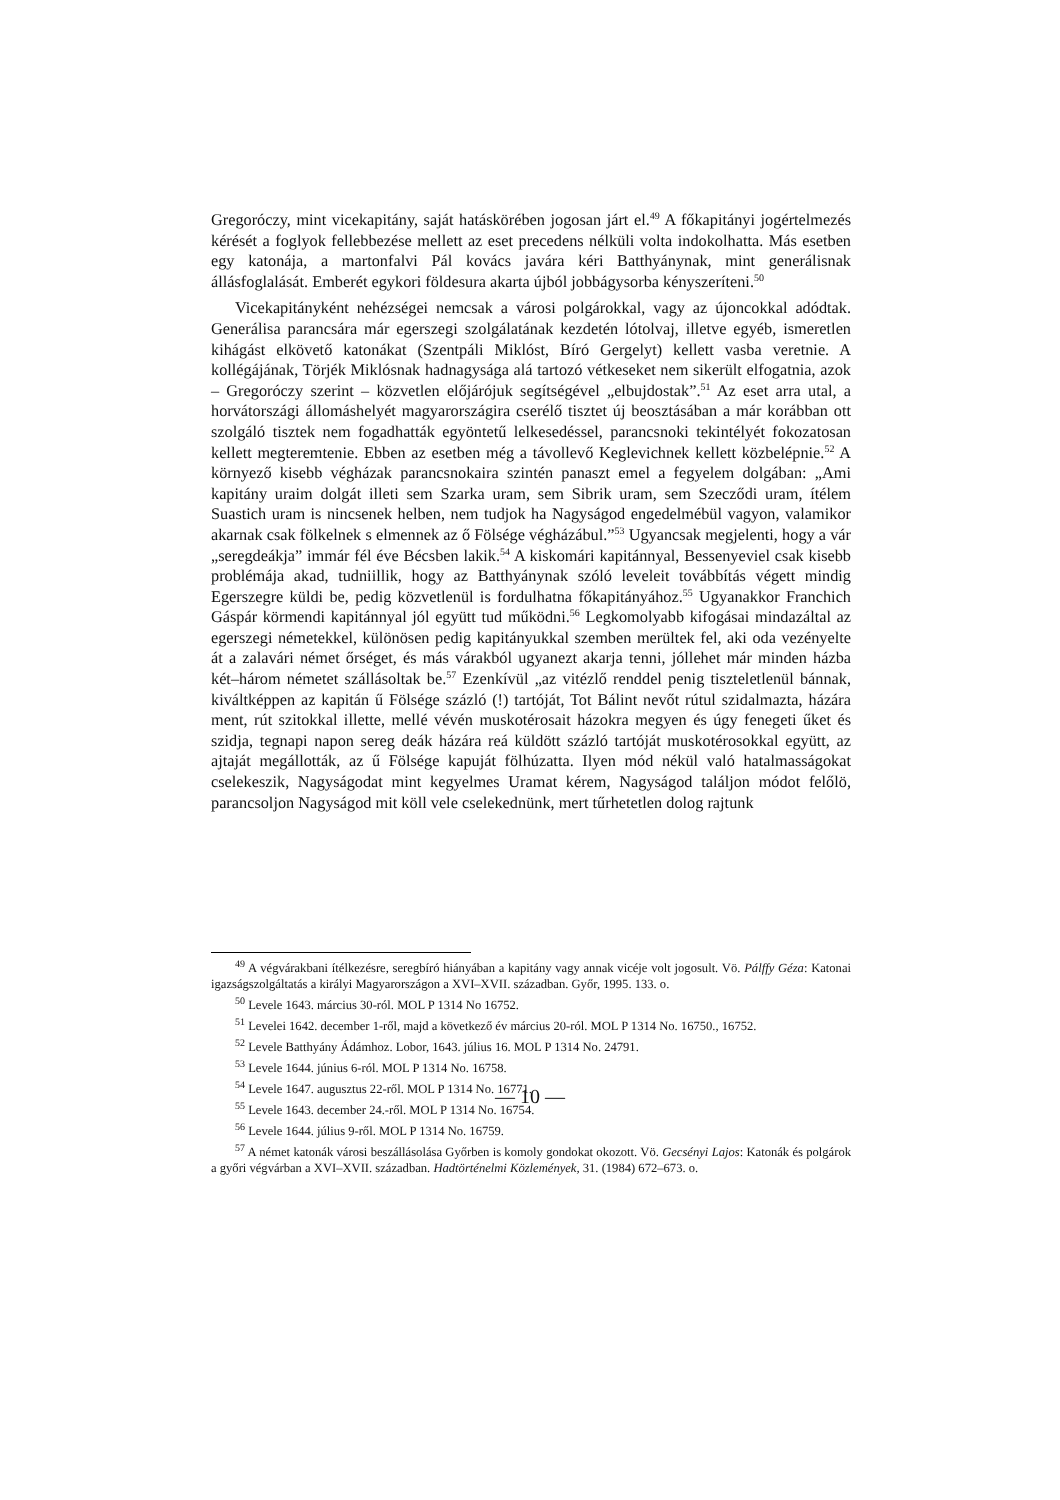Gregoróczy, mint vicekapitány, saját hatáskörében jogosan járt el.<sup>49</sup> A főkapitányi jogértelmezés kérését a foglyok fellebbezése mellett az eset precedens nélküli volta indokolhatta. Más esetben egy katonája, a martonfalvi Pál kovács javára kéri Batthyánynak, mint generálisnak állásfoglalását. Emberét egykori földesura akarta újból jobbágysorba kényszeríteni.<sup>50</sup>
Vicekapitányként nehézségei nemcsak a városi polgárokkal, vagy az újoncokkal adódtak. Generálisa parancsára már egerszegi szolgálatának kezdetén lótolvaj, illetve egyéb, ismeretlen kihágást elkövető katonákat (Szentpáli Miklóst, Bíró Gergelyt) kellett vasba veretnie. A kollégájának, Törjék Miklósnak hadnagysága alá tartozó vétkeseket nem sikerült elfogatnia, azok – Gregoróczy szerint – közvetlen előjárójuk segítségével „elbujdostak”.<sup>51</sup> Az eset arra utal, a horvátországi állomáshelyét magyarországira cserélő tisztet új beosztásában a már korábban ott szolgáló tisztek nem fogadhatták egyöntetű lelkesedéssel, parancsnoki tekintélyét fokozatosan kellett megteremtenie. Ebben az esetben még a távollevő Keglevichnek kellett közbelépnie.<sup>52</sup> A környező kisebb végházak parancsnokaira szintén panaszt emel a fegyelem dolgában: „Ami kapitány uraim dolgát illeti sem Szarka uram, sem Sibrik uram, sem Szecződi uram, ítélem Suastich uram is nincsenek helben, nem tudjok ha Nagyságod engedelmébül vagyon, valamikor akarnak csak fölkelnek s elmennek az ő Fölsége végházábul.”<sup>53</sup> Ugyancsak megjelenti, hogy a vár „seregdeákja” immár fél éve Bécsben lakik.<sup>54</sup> A kiskomári kapitánnyal, Bessenyeviel csak kisebb problémája akad, tudniillik, hogy az Batthyánynak szóló leveleit továbbítás végett mindig Egerszegre küldi be, pedig közvetlenül is fordulhatna főkapitányához.<sup>55</sup> Ugyanakkor Franchich Gáspár körmendi kapitánnyal jól együtt tud működni.<sup>56</sup> Legkomolyabb kifogásai mindazáltal az egerszegi németekkel, különösen pedig kapitányukkal szemben merültek fel, aki oda vezényelte át a zalavári német őrséget, és más várakból ugyanezt akarja tenni, jóllehet már minden házba két–három németet szállásoltak be.<sup>57</sup> Ezenkívül „az vitézlő renddel penig tiszteletlenül bánnak, kiváltképpen az kapitán ű Fölsége százló (!) tartóját, Tot Bálint nevőt rútul szidalmazta, házára ment, rút szitokkal illette, mellé vévén muskotérosait házokra megyen és úgy fenegeti űket és szidja, tegnapi napon sereg deák házára reá küldött százló tartóját muskotérosokkal együtt, az ajtaját megállották, az ű Fölsége kapuját fölhúzatta. Ilyen mód nékül való hatalmasságokat cselekeszik, Nagyságodat mint kegyelmes Uramat kérem, Nagyságod találjon módot felőlö, parancsoljon Nagyságod mit köll vele cselekednünk, mert tűrhetetlen dolog rajtunk
<sup>49</sup> A végvárakbani ítélkezésre, seregbíró hiányában a kapitány vagy annak vicéje volt jogosult. Vö. Pálffy Géza: Katonai igazságszolgáltatás a királyi Magyarországon a XVI–XVII. században. Győr, 1995. 133. o.
<sup>50</sup> Levele 1643. március 30-ról. MOL P 1314 No 16752.
<sup>51</sup> Levelei 1642. december 1-ről, majd a következő év március 20-ról. MOL P 1314 No. 16750., 16752.
<sup>52</sup> Levele Batthyány Ádámhoz. Lobor, 1643. július 16. MOL P 1314 No. 24791.
<sup>53</sup> Levele 1644. június 6-ról. MOL P 1314 No. 16758.
<sup>54</sup> Levele 1647. augusztus 22-ről. MOL P 1314 No. 16771.
<sup>55</sup> Levele 1643. december 24.-ről. MOL P 1314 No. 16754.
<sup>56</sup> Levele 1644. július 9-ről. MOL P 1314 No. 16759.
<sup>57</sup> A német katonák városi beszállásolása Győrben is komoly gondokat okozott. Vö. Gecsényi Lajos: Katonák és polgárok a győri végvárban a XVI–XVII. században. Hadtörténelmi Közlemények, 31. (1984) 672–673. o.
— 10 —